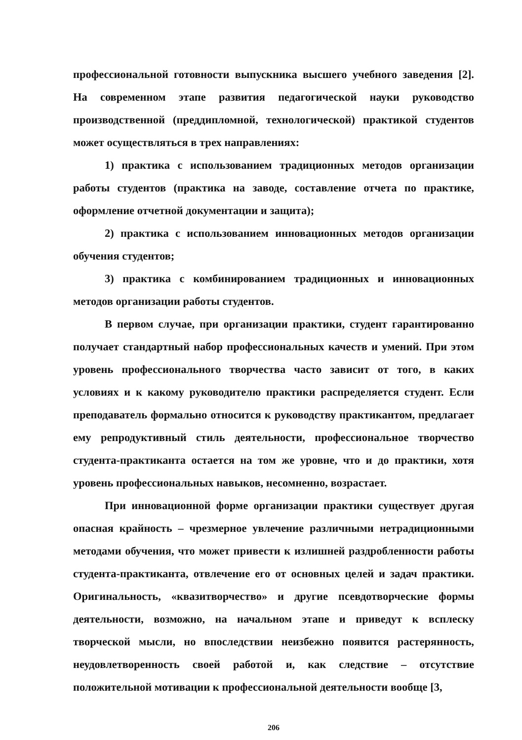профессиональной готовности выпускника высшего учебного заведения [2]. На современном этапе развития педагогической науки руководство производственной (преддипломной, технологической) практикой студентов может осуществляться в трех направлениях:
1) практика с использованием традиционных методов организации работы студентов (практика на заводе, составление отчета по практике, оформление отчетной документации и защита);
2) практика с использованием инновационных методов организации обучения студентов;
3) практика с комбинированием традиционных и инновационных методов организации работы студентов.
В первом случае, при организации практики, студент гарантированно получает стандартный набор профессиональных качеств и умений. При этом уровень профессионального творчества часто зависит от того, в каких условиях и к какому руководителю практики распределяется студент. Если преподаватель формально относится к руководству практикантом, предлагает ему репродуктивный стиль деятельности, профессиональное творчество студента-практиканта остается на том же уровне, что и до практики, хотя уровень профессиональных навыков, несомненно, возрастает.
При инновационной форме организации практики существует другая опасная крайность – чрезмерное увлечение различными нетрадиционными методами обучения, что может привести к излишней раздробленности работы студента-практиканта, отвлечение его от основных целей и задач практики. Оригинальность, «квазитворчество» и другие псевдотворческие формы деятельности, возможно, на начальном этапе и приведут к всплеску творческой мысли, но впоследствии неизбежно появится растерянность, неудовлетворенность своей работой и, как следствие – отсутствие положительной мотивации к профессиональной деятельности вообще [3,
206